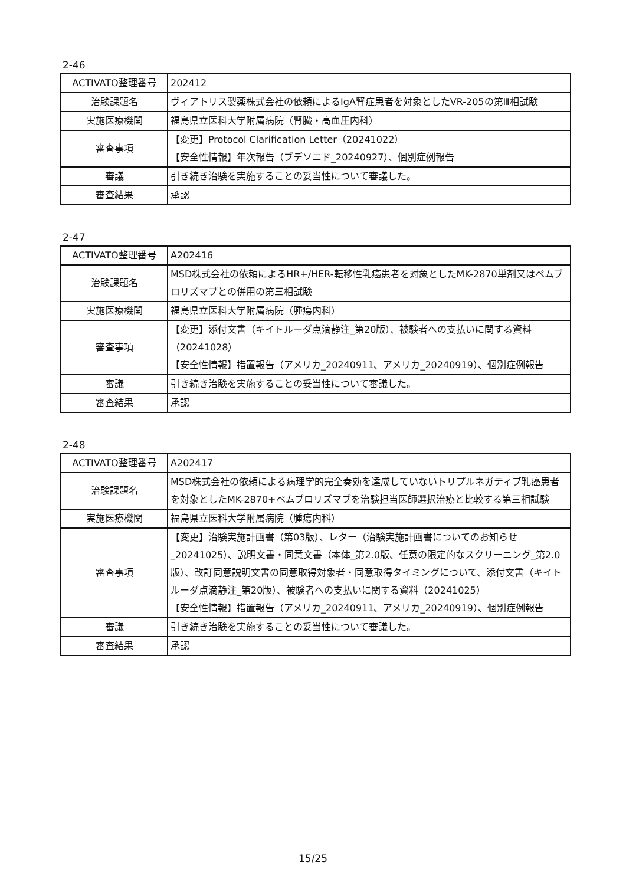2-46
| ACTIVATO整理番号 | 202412 |
| 治験課題名 | ヴィアトリス製薬株式会社の依頼によるIgA腎症患者を対象としたVR-205の第Ⅲ相試験 |
| 実施医療機関 | 福島県立医科大学附属病院（腎臓・高血圧内科） |
| 審査事項 | 【変更】Protocol Clarification Letter（20241022） 【安全性情報】年次報告（ブデソニド_20240927）、個別症例報告 |
| 審議 | 引き続き治験を実施することの妥当性について審議した。 |
| 審査結果 | 承認 |
2-47
| ACTIVATO整理番号 | A202416 |
| 治験課題名 | MSD株式会社の依頼によるHR+/HER-転移性乳癌患者を対象としたMK-2870単剤又はペムブロリズマブとの併用の第三相試験 |
| 実施医療機関 | 福島県立医科大学附属病院（腫瘍内科） |
| 審査事項 | 【変更】添付文書（キイトルーダ点滴静注_第20版）、被験者への支払いに関する資料（20241028） 【安全性情報】措置報告（アメリカ_20240911、アメリカ_20240919）、個別症例報告 |
| 審議 | 引き続き治験を実施することの妥当性について審議した。 |
| 審査結果 | 承認 |
2-48
| ACTIVATO整理番号 | A202417 |
| 治験課題名 | MSD株式会社の依頼による病理学的完全奏効を達成していないトリプルネガティブ乳癌患者を対象としたMK-2870+ペムブロリズマブを治験担当医師選択治療と比較する第三相試験 |
| 実施医療機関 | 福島県立医科大学附属病院（腫瘍内科） |
| 審査事項 | 【変更】治験実施計画書（第03版）、レター（治験実施計画書についてのお知らせ_20241025）、説明文書・同意文書（本体_第2.0版、任意の限定的なスクリーニング_第2.0版）、改訂同意説明文書の同意取得対象者・同意取得タイミングについて、添付文書（キイトルーダ点滴静注_第20版）、被験者への支払いに関する資料（20241025） 【安全性情報】措置報告（アメリカ_20240911、アメリカ_20240919）、個別症例報告 |
| 審議 | 引き続き治験を実施することの妥当性について審議した。 |
| 審査結果 | 承認 |
15/25